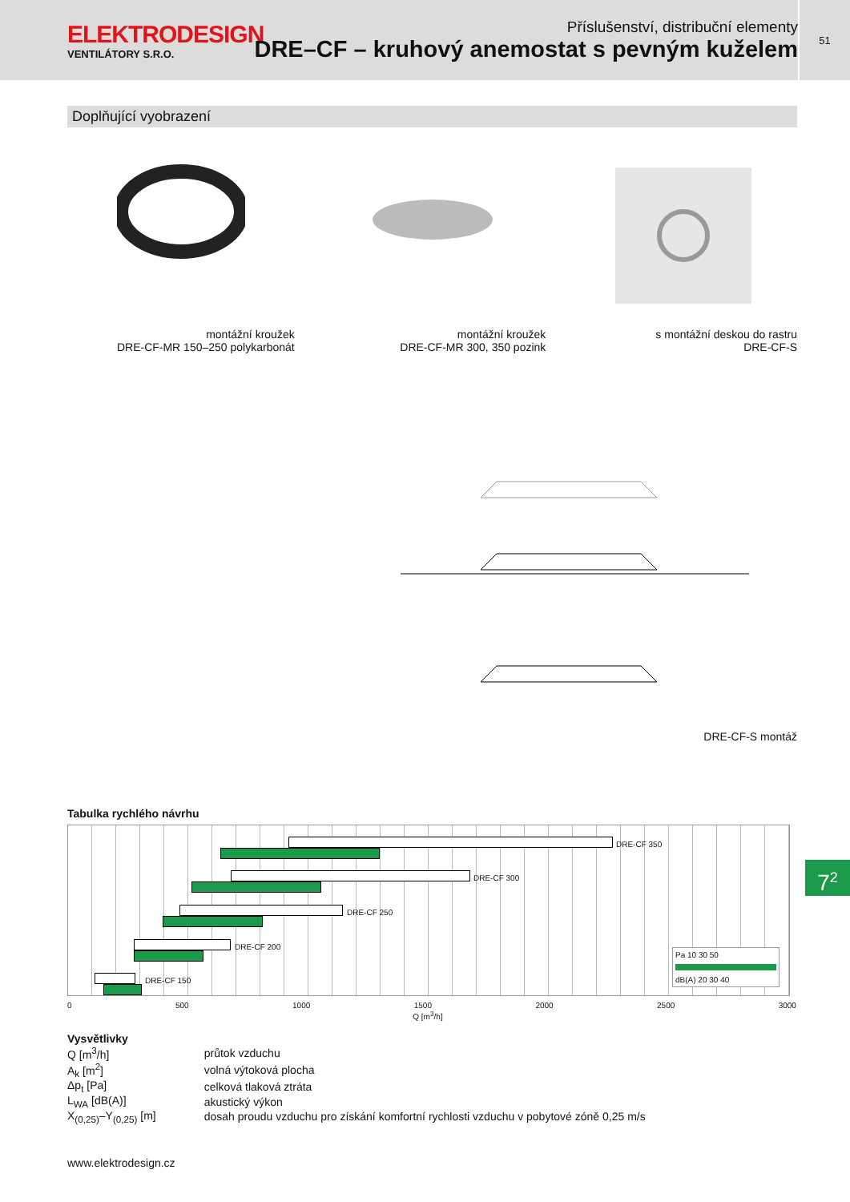ELEKTRODESIGN
VENTILÁTORY S.R.O.
Příslušenství, distribuční elementy
DRE–CF – kruhový anemostat s pevným kuželem
51
Doplňující vyobrazení
montážní kroužek
DRE-CF-MR 150–250 polykarbonát
montážní kroužek
DRE-CF-MR 300, 350 pozink
s montážní deskou do rastru
DRE-CF-S
DRE-CF-S montáž
Tabulka rychlého návrhu
DRE-CF 350
DRE-CF 300
DRE-CF 250
DRE-CF 200
DRE-CF 150
Pa 10 30 50
dB(A) 20 30 40
0 500 1000 1500 2000 2500 3000
Q [m<sup>3</sup>/h]
Vysvětlivky
| Q [m<sup>3</sup>/h] | průtok vzduchu |
| A<sub>k</sub> [m<sup>2</sup>] | volná výtoková plocha |
| Δp<sub>t</sub> [Pa] | celková tlaková ztráta |
| L<sub>WA</sub> [dB(A)] | akustický výkon |
| X<sub>(0,25)</sub>–Y<sub>(0,25)</sub> [m] | dosah proudu vzduchu pro získání komfortní rychlosti vzduchu v pobytové zóně 0,25 m/s |
7<sup>2</sup>
www.elektrodesign.cz